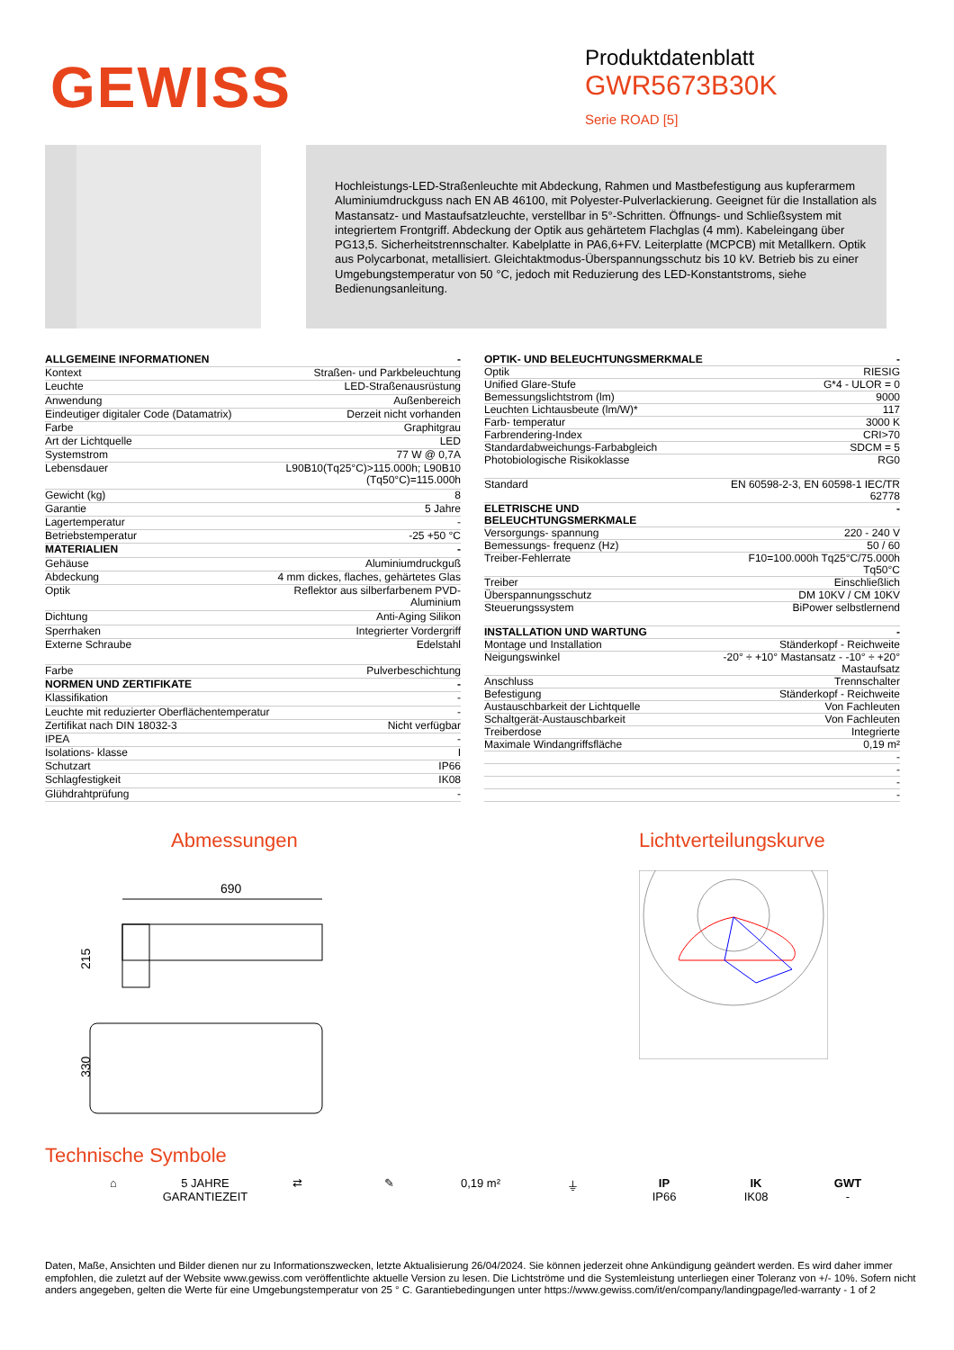GEWISS
Produktdatenblatt
GWR5673B30K
Serie ROAD [5]
Hochleistungs-LED-Straßenleuchte mit Abdeckung, Rahmen und Mastbefestigung aus kupferarmem Aluminiumdruckguss nach EN AB 46100, mit Polyester-Pulverlackierung. Geeignet für die Installation als Mastansatz- und Mastaufsatzleuchte, verstellbar in 5°-Schritten. Öffnungs- und Schließsystem mit integriertem Frontgriff. Abdeckung der Optik aus gehärtetem Flachglas (4 mm). Kabeleingang über PG13,5. Sicherheitstrennschalter. Kabelplatte in PA6,6+FV. Leiterplatte (MCPCB) mit Metallkern. Optik aus Polycarbonat, metallisiert. Gleichtaktmodus-Überspannungsschutz bis 10 kV. Betrieb bis zu einer Umgebungstemperatur von 50 °C, jedoch mit Reduzierung des LED-Konstantstroms, siehe Bedienungsanleitung.
| ALLGEMEINE INFORMATIONEN | - |
| --- | --- |
| Kontext | Straßen- und Parkbeleuchtung |
| Leuchte | LED-Straßenausrüstung |
| Anwendung | Außenbereich |
| Eindeutiger digitaler Code (Datamatrix) | Derzeit nicht vorhanden |
| Farbe | Graphitgrau |
| Art der Lichtquelle | LED |
| Systemstrom | 77 W @ 0,7A |
| Lebensdauer | L90B10(Tq25°C)>115.000h; L90B10 (Tq50°C)=115.000h |
| Gewicht (kg) | 8 |
| Garantie | 5 Jahre |
| Lagertemperatur | - |
| Betriebstemperatur | -25 +50 °C |
| MATERIALIEN | - |
| Gehäuse | Aluminiumdruckguß |
| Abdeckung | 4 mm dickes, flaches, gehärtetes Glas |
| Optik | Reflektor aus silberfarbenem PVD- Aluminium |
| Dichtung | Anti-Aging Silikon |
| Sperrhaken | Integrierter Vordergriff |
| Externe Schraube | Edelstahl |
| Farbe | Pulverbeschichtung |
| NORMEN UND ZERTIFIKATE | - |
| Klassifikation | - |
| Leuchte mit reduzierter Oberflächentemperatur | - |
| Zertifikat nach DIN 18032-3 | Nicht verfügbar |
| IPEA | - |
| Isolations- klasse | I |
| Schutzart | IP66 |
| Schlagfestigkeit | IK08 |
| Glühdrahtprüfung | - |
| OPTIK- UND BELEUCHTUNGSMERKMALE | - |
| --- | --- |
| Optik | RIESIG |
| Unified Glare-Stufe | G*4 - ULOR = 0 |
| Bemessungslichtstrom (lm) | 9000 |
| Leuchten Lichtausbeute (lm/W)* | 117 |
| Farb- temperatur | 3000 K |
| Farbrendering-Index | CRI>70 |
| Standardabweichungs-Farbabgleich | SDCM = 5 |
| Photobiologische Risikoklasse | RG0 |
| Standard | EN 60598-2-3, EN 60598-1 IEC/TR 62778 |
| ELETRISCHE UND BELEUCHTUNGSMERKMALE | - |
| Versorgungs- spannung | 220 - 240 V |
| Bemessungs- frequenz (Hz) | 50 / 60 |
| Treiber-Fehlerrate | F10=100.000h Tq25°C/75.000h Tq50°C |
| Treiber | Einschließlich |
| Überspannungsschutz | DM 10KV / CM 10KV |
| Steuerungssystem | BiPower selbstlernend |
| INSTALLATION UND WARTUNG | - |
| Montage und Installation | Ständerkopf - Reichweite |
| Neigungswinkel | -20° ÷ +10° Mastansatz - -10° ÷ +20° Mastaufsatz |
| Anschluss | Trennschalter |
| Befestigung | Ständerkopf - Reichweite |
| Austauschbarkeit der Lichtquelle | Von Fachleuten |
| Schaltgerät-Austauschbarkeit | Von Fachleuten |
| Treiberdose | Integrierte |
| Maximale Windangriffsfläche | 0,19 m² |
| | - |
| | - |
| | - |
| | - |
Abmessungen
690
215
330
Lichtverteilungskurve
Technische Symbole
⌂ 5 JAHRE GARANTIEZEIT
⇄ ✎ 0,19 m² ⏚ IP
IP66
IK
IK08
GWT
-
Daten, Maße, Ansichten und Bilder dienen nur zu Informationszwecken, letzte Aktualisierung 26/04/2024. Sie können jederzeit ohne Ankündigung geändert werden. Es wird daher immer empfohlen, die zuletzt auf der Website www.gewiss.com veröffentlichte aktuelle Version zu lesen. Die Lichtströme und die Systemleistung unterliegen einer Toleranz von +/- 10%. Sofern nicht anders angegeben, gelten die Werte für eine Umgebungstemperatur von 25 ° C. Garantiebedingungen unter https://www.gewiss.com/it/en/company/landingpage/led-warranty - 1 of 2